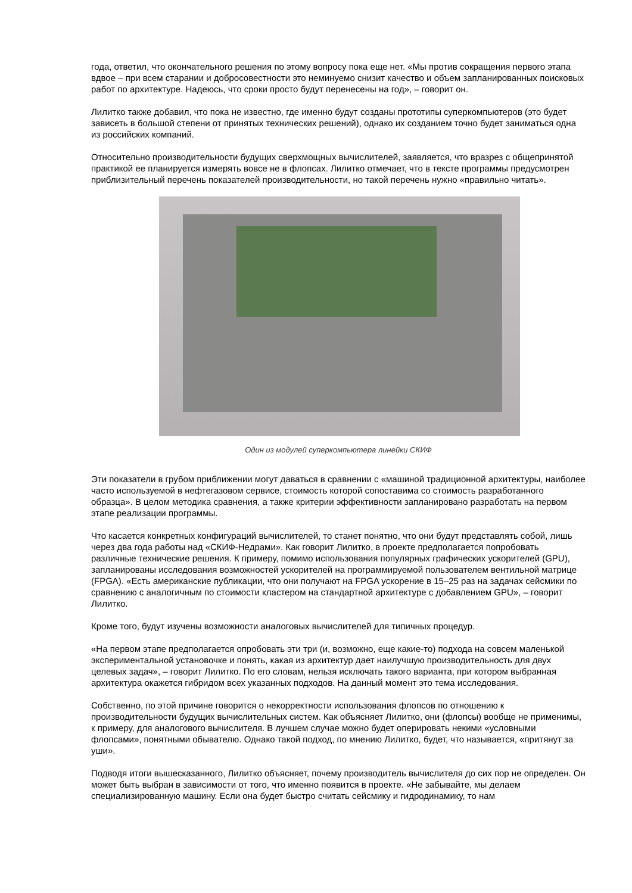года, ответил, что окончательного решения по этому вопросу пока еще нет. «Мы против сокращения первого этапа вдвое – при всем старании и добросовестности это неминуемо снизит качество и объем запланированных поисковых работ по архитектуре. Надеюсь, что сроки просто будут перенесены на год», – говорит он.
Лилитко также добавил, что пока не известно, где именно будут созданы прототипы суперкомпьютеров (это будет зависеть в большой степени от принятых технических решений), однако их созданием точно будет заниматься одна из российских компаний.
Относительно производительности будущих сверхмощных вычислителей, заявляется, что вразрез с общепринятой практикой ее планируется измерять вовсе не в флопсах. Лилитко отмечает, что в тексте программы предусмотрен приблизительный перечень показателей производительности, но такой перечень нужно «правильно читать».
Один из модулей суперкомпьютера линейки СКИФ
Эти показатели в грубом приближении могут даваться в сравнении с «машиной традиционной архитектуры, наиболее часто используемой в нефтегазовом сервисе, стоимость которой сопоставима со стоимость разработанного образца». В целом методика сравнения, а также критерии эффективности запланировано разработать на первом этапе реализации программы.
Что касается конкретных конфигураций вычислителей, то станет понятно, что они будут представлять собой, лишь через два года работы над «СКИФ-Недрами». Как говорит Лилитко, в проекте предполагается попробовать различные технические решения. К примеру, помимо использования популярных графических ускорителей (GPU), запланированы исследования возможностей ускорителей на программируемой пользователем вентильной матрице (FPGA). «Есть американские публикации, что они получают на FPGA ускорение в 15–25 раз на задачах сейсмики по сравнению с аналогичным по стоимости кластером на стандартной архитектуре с добавлением GPU», – говорит Лилитко.
Кроме того, будут изучены возможности аналоговых вычислителей для типичных процедур.
«На первом этапе предполагается опробовать эти три (и, возможно, еще какие-то) подхода на совсем маленькой экспериментальной установочке и понять, какая из архитектур дает наилучшую производительность для двух целевых задач», – говорит Лилитко. По его словам, нельзя исключать такого варианта, при котором выбранная архитектура окажется гибридом всех указанных подходов. На данный момент это тема исследования.
Собственно, по этой причине говорится о некорректности использования флопсов по отношению к производительности будущих вычислительных систем. Как объясняет Лилитко, они (флопсы) вообще не применимы, к примеру, для аналогового вычислителя. В лучшем случае можно будет оперировать некими «условными флопсами», понятными обывателю. Однако такой подход, по мнению Лилитко, будет, что называется, «притянут за уши».
Подводя итоги вышесказанного, Лилитко объясняет, почему производитель вычислителя до сих пор не определен. Он может быть выбран в зависимости от того, что именно появится в проекте. «Не забывайте, мы делаем специализированную машину. Если она будет быстро считать сейсмику и гидродинамику, то нам